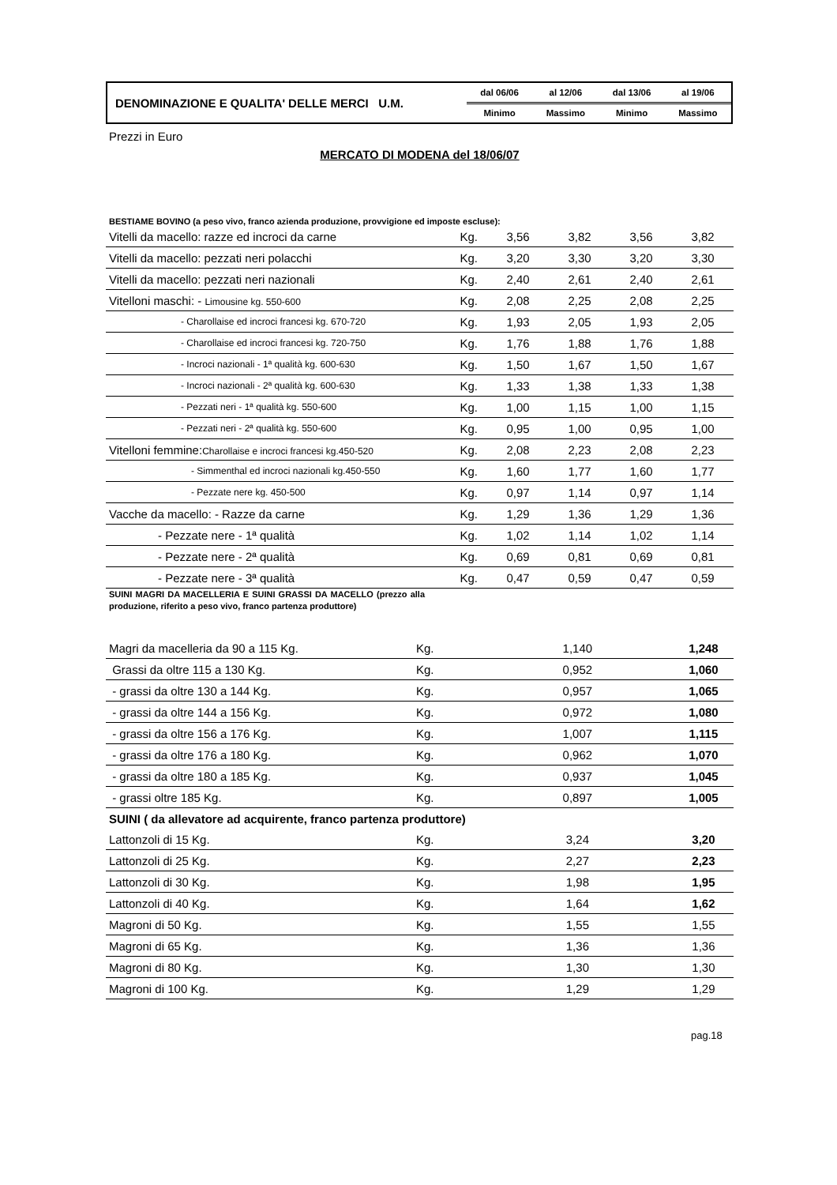| DENOMINAZIONE E QUALITA' DELLE MERCI U.M. | dal 06/06 | al 12/06 | dal 13/06 | al 19/06 |
| | Minimo | Massimo | Minimo | Massimo |
Prezzi in Euro
MERCATO DI MODENA del 18/06/07
BESTIAME BOVINO (a peso vivo, franco azienda produzione, provvigione ed imposte escluse):
| Vitelli da macello: razze ed incroci da carne | Kg. | 3,56 | 3,82 | 3,56 | 3,82 |
| Vitelli da macello: pezzati neri polacchi | Kg. | 3,20 | 3,30 | 3,20 | 3,30 |
| Vitelli da macello: pezzati neri nazionali | Kg. | 2,40 | 2,61 | 2,40 | 2,61 |
| Vitelloni maschi: - Limousine kg. 550-600 | Kg. | 2,08 | 2,25 | 2,08 | 2,25 |
| - Charollaise ed incroci francesi kg. 670-720 | Kg. | 1,93 | 2,05 | 1,93 | 2,05 |
| - Charollaise ed incroci francesi kg. 720-750 | Kg. | 1,76 | 1,88 | 1,76 | 1,88 |
| - Incroci nazionali - 1ª qualità kg. 600-630 | Kg. | 1,50 | 1,67 | 1,50 | 1,67 |
| - Incroci nazionali - 2ª qualità kg. 600-630 | Kg. | 1,33 | 1,38 | 1,33 | 1,38 |
| - Pezzati neri - 1ª qualità kg. 550-600 | Kg. | 1,00 | 1,15 | 1,00 | 1,15 |
| - Pezzati neri - 2ª qualità kg. 550-600 | Kg. | 0,95 | 1,00 | 0,95 | 1,00 |
| Vitelloni femmine: Charollaise e incroci francesi kg.450-520 | Kg. | 2,08 | 2,23 | 2,08 | 2,23 |
| - Simmenthal ed incroci nazionali kg.450-550 | Kg. | 1,60 | 1,77 | 1,60 | 1,77 |
| - Pezzate nere kg. 450-500 | Kg. | 0,97 | 1,14 | 0,97 | 1,14 |
| Vacche da macello: - Razze da carne | Kg. | 1,29 | 1,36 | 1,29 | 1,36 |
| - Pezzate nere - 1ª qualità | Kg. | 1,02 | 1,14 | 1,02 | 1,14 |
| - Pezzate nere - 2ª qualità | Kg. | 0,69 | 0,81 | 0,69 | 0,81 |
| - Pezzate nere - 3ª qualità | Kg. | 0,47 | 0,59 | 0,47 | 0,59 |
SUINI MAGRI DA MACELLERIA E SUINI GRASSI DA MACELLO (prezzo alla produzione, riferito a peso vivo, franco partenza produttore)
| Magri da macelleria da 90 a 115 Kg. | Kg. | | 1,140 | | 1,248 |
| Grassi da oltre 115 a 130 Kg. | Kg. | | 0,952 | | 1,060 |
| - grassi da oltre 130 a 144 Kg. | Kg. | | 0,957 | | 1,065 |
| - grassi da oltre 144 a 156 Kg. | Kg. | | 0,972 | | 1,080 |
| - grassi da oltre 156 a 176 Kg. | Kg. | | 1,007 | | 1,115 |
| - grassi da oltre 176 a 180 Kg. | Kg. | | 0,962 | | 1,070 |
| - grassi da oltre 180 a 185 Kg. | Kg. | | 0,937 | | 1,045 |
| - grassi oltre 185 Kg. | Kg. | | 0,897 | | 1,005 |
| SUINI ( da allevatore ad acquirente, franco partenza produttore) | | | | | |
| Lattonzoli di 15 Kg. | Kg. | | 3,24 | | 3,20 |
| Lattonzoli di 25 Kg. | Kg. | | 2,27 | | 2,23 |
| Lattonzoli di 30 Kg. | Kg. | | 1,98 | | 1,95 |
| Lattonzoli di 40 Kg. | Kg. | | 1,64 | | 1,62 |
| Magroni di 50 Kg. | Kg. | | 1,55 | | 1,55 |
| Magroni di 65 Kg. | Kg. | | 1,36 | | 1,36 |
| Magroni di 80 Kg. | Kg. | | 1,30 | | 1,30 |
| Magroni di 100 Kg. | Kg. | | 1,29 | | 1,29 |
pag.18